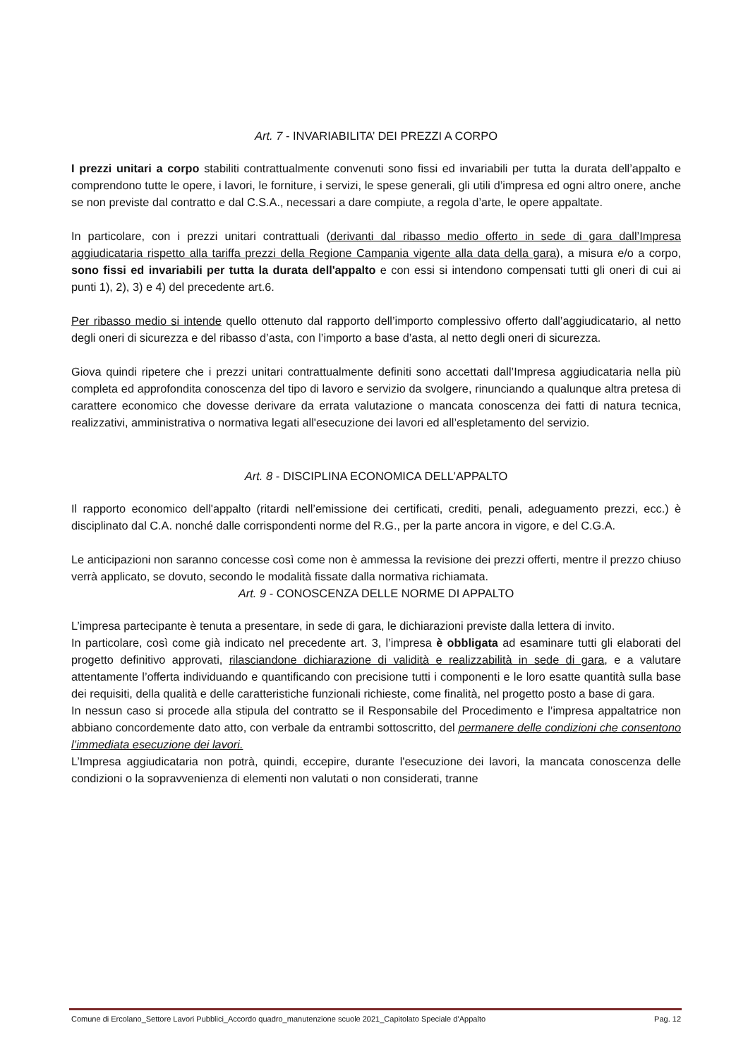Art. 7 - INVARIABILITA’ DEI PREZZI A CORPO
I prezzi unitari a corpo stabiliti contrattualmente convenuti sono fissi ed invariabili per tutta la durata dell’appalto e comprendono tutte le opere, i lavori, le forniture, i servizi, le spese generali, gli utili d’impresa ed ogni altro onere, anche se non previste dal contratto e dal C.S.A., necessari a dare compiute, a regola d’arte, le opere appaltate.
In particolare, con i prezzi unitari contrattuali (derivanti dal ribasso medio offerto in sede di gara dall’Impresa aggiudicataria rispetto alla tariffa prezzi della Regione Campania vigente alla data della gara), a misura e/o a corpo, sono fissi ed invariabili per tutta la durata dell'appalto e con essi si intendono compensati tutti gli oneri di cui ai punti 1), 2), 3) e 4) del precedente art.6.
Per ribasso medio si intende quello ottenuto dal rapporto dell’importo complessivo offerto dall’aggiudicatario, al netto degli oneri di sicurezza e del ribasso d’asta, con l’importo a base d’asta, al netto degli oneri di sicurezza.
Giova quindi ripetere che i prezzi unitari contrattualmente definiti sono accettati dall’Impresa aggiudicataria nella più completa ed approfondita conoscenza del tipo di lavoro e servizio da svolgere, rinunciando a qualunque altra pretesa di carattere economico che dovesse derivare da errata valutazione o mancata conoscenza dei fatti di natura tecnica, realizzativi, amministrativa o normativa legati all'esecuzione dei lavori ed all’espletamento del servizio.
Art. 8 - DISCIPLINA ECONOMICA DELL'APPALTO
Il rapporto economico dell'appalto (ritardi nell’emissione dei certificati, crediti, penali, adeguamento prezzi, ecc.) è disciplinato dal C.A. nonché dalle corrispondenti norme del R.G., per la parte ancora in vigore, e del C.G.A.
Le anticipazioni non saranno concesse così come non è ammessa la revisione dei prezzi offerti, mentre il prezzo chiuso verrà applicato, se dovuto, secondo le modalità fissate dalla normativa richiamata.
Art. 9 - CONOSCENZA DELLE NORME DI APPALTO
L’impresa partecipante è tenuta a presentare, in sede di gara, le dichiarazioni previste dalla lettera di invito.
In particolare, così come già indicato nel precedente art. 3, l’impresa è obbligata ad esaminare tutti gli elaborati del progetto definitivo approvati, rilasciandone dichiarazione di validità e realizzabilità in sede di gara, e a valutare attentamente l’offerta individuando e quantificando con precisione tutti i componenti e le loro esatte quantità sulla base dei requisiti, della qualità e delle caratteristiche funzionali richieste, come finalità, nel progetto posto a base di gara.
In nessun caso si procede alla stipula del contratto se il Responsabile del Procedimento e l’impresa appaltatrice non abbiano concordemente dato atto, con verbale da entrambi sottoscritto, del permanere delle condizioni che consentono l’immediata esecuzione dei lavori.
L’Impresa aggiudicataria non potrà, quindi, eccepire, durante l'esecuzione dei lavori, la mancata conoscenza delle condizioni o la sopravvenienza di elementi non valutati o non considerati, tranne
Comune di Ercolano_Settore Lavori Pubblici_Accordo quadro_manutenzione scuole 2021_Capitolato Speciale d’Appalto Pag. 12